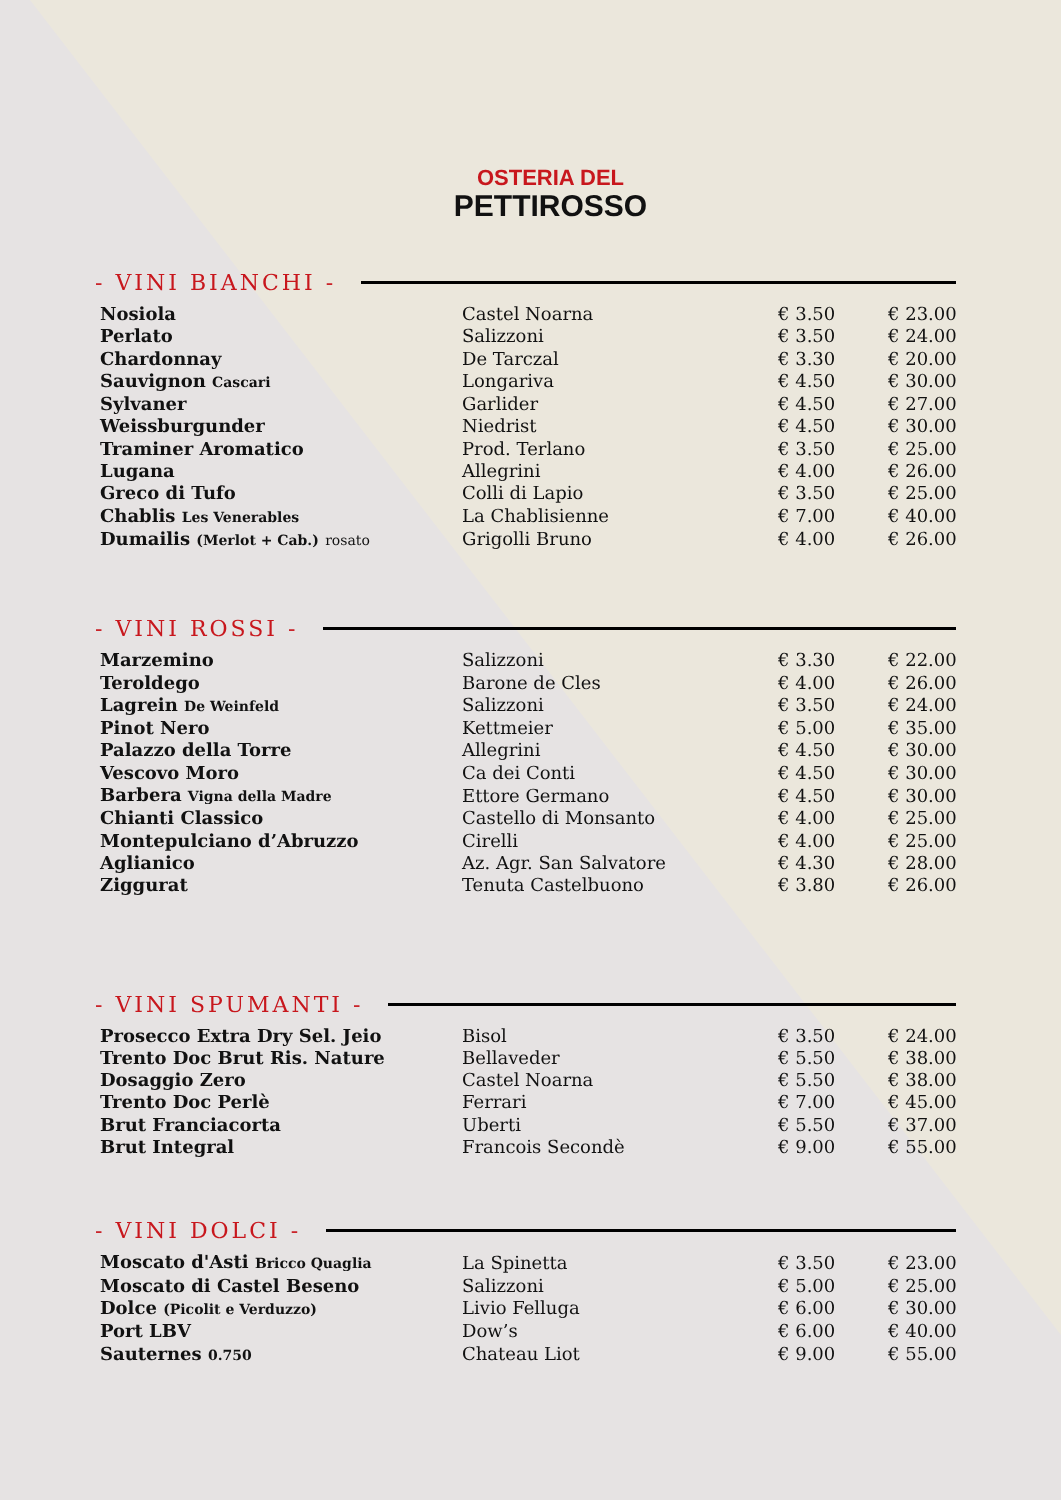OSTERIA DEL
PETTIROSSO
- VINI BIANCHI -
| Nosiola | Castel Noarna | € 3.50 | € 23.00 |
| Perlato | Salizzoni | € 3.50 | € 24.00 |
| Chardonnay | De Tarczal | € 3.30 | € 20.00 |
| Sauvignon Cascari | Longariva | € 4.50 | € 30.00 |
| Sylvaner | Garlider | € 4.50 | € 27.00 |
| Weissburgunder | Niedrist | € 4.50 | € 30.00 |
| Traminer Aromatico | Prod. Terlano | € 3.50 | € 25.00 |
| Lugana | Allegrini | € 4.00 | € 26.00 |
| Greco di Tufo | Colli di Lapio | € 3.50 | € 25.00 |
| Chablis Les Venerables | La Chablisienne | € 7.00 | € 40.00 |
| Dumailis (Merlot + Cab.) rosato | Grigolli Bruno | € 4.00 | € 26.00 |
- VINI ROSSI -
| Marzemino | Salizzoni | € 3.30 | € 22.00 |
| Teroldego | Barone de Cles | € 4.00 | € 26.00 |
| Lagrein De Weinfeld | Salizzoni | € 3.50 | € 24.00 |
| Pinot Nero | Kettmeier | € 5.00 | € 35.00 |
| Palazzo della Torre | Allegrini | € 4.50 | € 30.00 |
| Vescovo Moro | Ca dei Conti | € 4.50 | € 30.00 |
| Barbera Vigna della Madre | Ettore Germano | € 4.50 | € 30.00 |
| Chianti Classico | Castello di Monsanto | € 4.00 | € 25.00 |
| Montepulciano d’Abruzzo | Cirelli | € 4.00 | € 25.00 |
| Aglianico | Az. Agr. San Salvatore | € 4.30 | € 28.00 |
| Ziggurat | Tenuta Castelbuono | € 3.80 | € 26.00 |
- VINI SPUMANTI -
| Prosecco Extra Dry Sel. Jeio | Bisol | € 3.50 | € 24.00 |
| Trento Doc Brut Ris. Nature | Bellaveder | € 5.50 | € 38.00 |
| Dosaggio Zero | Castel Noarna | € 5.50 | € 38.00 |
| Trento Doc Perlè | Ferrari | € 7.00 | € 45.00 |
| Brut Franciacorta | Uberti | € 5.50 | € 37.00 |
| Brut Integral | Francois Secondè | € 9.00 | € 55.00 |
- VINI DOLCI -
| Moscato d'Asti Bricco Quaglia | La Spinetta | € 3.50 | € 23.00 |
| Moscato di Castel Beseno | Salizzoni | € 5.00 | € 25.00 |
| Dolce (Picolit e Verduzzo) | Livio Felluga | € 6.00 | € 30.00 |
| Port LBV | Dow’s | € 6.00 | € 40.00 |
| Sauternes 0.750 | Chateau Liot | € 9.00 | € 55.00 |